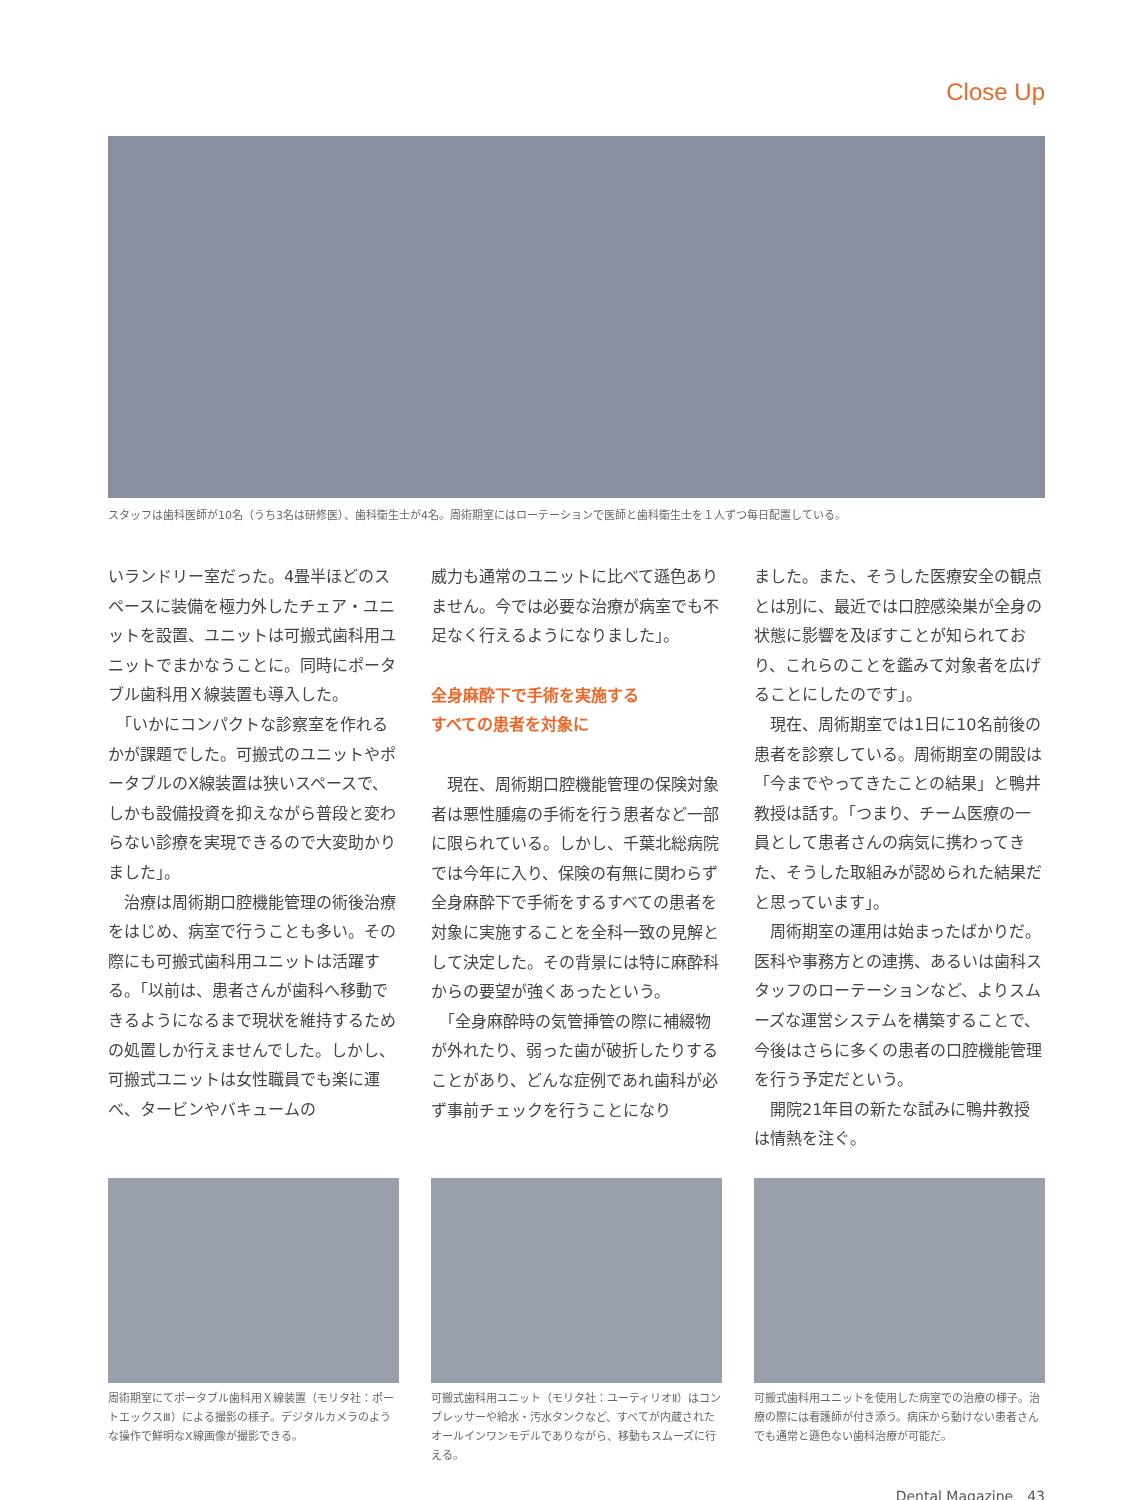Close Up
スタッフは歯科医師が10名（うち3名は研修医）、歯科衛生士が4名。周術期室にはローテーションで医師と歯科衛生士を１人ずつ毎日配置している。
いランドリー室だった。4畳半ほどのスペースに装備を極力外したチェア・ユニットを設置、ユニットは可搬式歯科用ユニットでまかなうことに。同時にポータブル歯科用Ｘ線装置も導入した。
　「いかにコンパクトな診察室を作れるかが課題でした。可搬式のユニットやポータブルのX線装置は狭いスペースで、しかも設備投資を抑えながら普段と変わらない診療を実現できるので大変助かりました」。
　治療は周術期口腔機能管理の術後治療をはじめ、病室で行うことも多い。その際にも可搬式歯科用ユニットは活躍する。「以前は、患者さんが歯科へ移動できるようになるまで現状を維持するための処置しか行えませんでした。しかし、可搬式ユニットは女性職員でも楽に運べ、タービンやバキュームの
威力も通常のユニットに比べて遜色ありません。今では必要な治療が病室でも不足なく行えるようになりました」。
全身麻酔下で手術を実施する
すべての患者を対象に
　現在、周術期口腔機能管理の保険対象者は悪性腫瘍の手術を行う患者など一部に限られている。しかし、千葉北総病院では今年に入り、保険の有無に関わらず全身麻酔下で手術をするすべての患者を対象に実施することを全科一致の見解として決定した。その背景には特に麻酔科からの要望が強くあったという。
　「全身麻酔時の気管挿管の際に補綴物が外れたり、弱った歯が破折したりすることがあり、どんな症例であれ歯科が必ず事前チェックを行うことになり
ました。また、そうした医療安全の観点とは別に、最近では口腔感染巣が全身の状態に影響を及ぼすことが知られており、これらのことを鑑みて対象者を広げることにしたのです」。
　現在、周術期室では1日に10名前後の患者を診察している。周術期室の開設は「今までやってきたことの結果」と鴨井教授は話す。「つまり、チーム医療の一員として患者さんの病気に携わってきた、そうした取組みが認められた結果だと思っています」。
　周術期室の運用は始まったばかりだ。医科や事務方との連携、あるいは歯科スタッフのローテーションなど、よりスムーズな運営システムを構築することで、今後はさらに多くの患者の口腔機能管理を行う予定だという。
　開院21年目の新たな試みに鴨井教授は情熱を注ぐ。
周術期室にてポータブル歯科用Ｘ線装置（モリタ社：ポートエックスⅢ）による撮影の様子。デジタルカメラのような操作で鮮明なX線画像が撮影できる。
可搬式歯科用ユニット（モリタ社：ユーティリオⅡ）はコンプレッサーや給水・汚水タンクなど、すべてが内蔵されたオールインワンモデルでありながら、移動もスムーズに行える。
可搬式歯科用ユニットを使用した病室での治療の様子。治療の際には看護師が付き添う。病床から動けない患者さんでも通常と遜色ない歯科治療が可能だ。
Dental Magazine　43